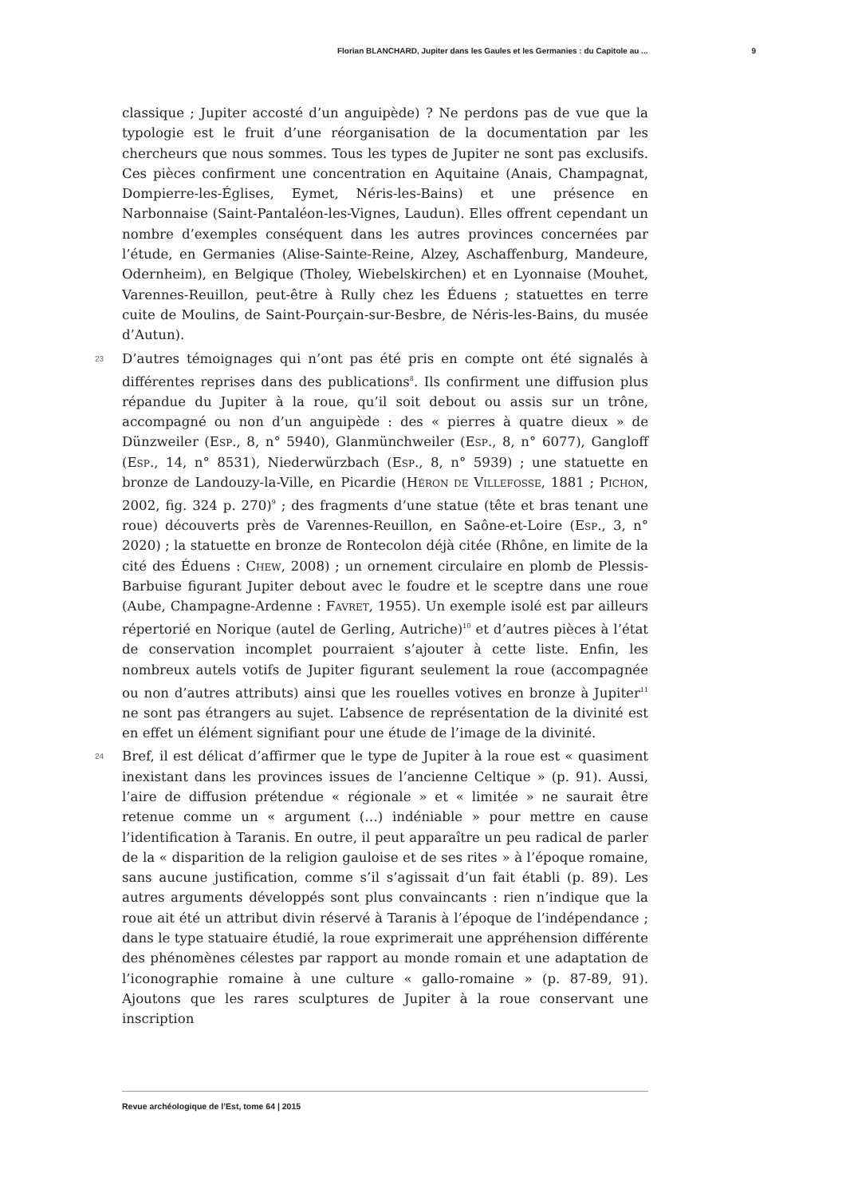Florian BLANCHARD, Jupiter dans les Gaules et les Germanies : du Capitole au ... 9
classique ; Jupiter accosté d’un anguipède) ? Ne perdons pas de vue que la typologie est le fruit d’une réorganisation de la documentation par les chercheurs que nous sommes. Tous les types de Jupiter ne sont pas exclusifs. Ces pièces confirment une concentration en Aquitaine (Anais, Champagnat, Dompierre-les-Églises, Eymet, Néris-les-Bains) et une présence en Narbonnaise (Saint-Pantaléon-les-Vignes, Laudun). Elles offrent cependant un nombre d’exemples conséquent dans les autres provinces concernées par l’étude, en Germanies (Alise-Sainte-Reine, Alzey, Aschaffenburg, Mandeure, Odernheim), en Belgique (Tholey, Wiebelskirchen) et en Lyonnaise (Mouhet, Varennes-Reuillon, peut-être à Rully chez les Éduens ; statuettes en terre cuite de Moulins, de Saint-Pourçain-sur-Besbre, de Néris-les-Bains, du musée d’Autun).
23 D’autres témoignages qui n’ont pas été pris en compte ont été signalés à différentes reprises dans des publications<sup>8</sup>. Ils confirment une diffusion plus répandue du Jupiter à la roue, qu’il soit debout ou assis sur un trône, accompagné ou non d’un anguipède : des « pierres à quatre dieux » de Dünzweiler (Esp., 8, n° 5940), Glanmünchweiler (Esp., 8, n° 6077), Gangloff (Esp., 14, n° 8531), Niederwürzbach (Esp., 8, n° 5939) ; une statuette en bronze de Landouzy-la-Ville, en Picardie (Héron de Villefosse, 1881 ; Pichon, 2002, fig. 324 p. 270)<sup>9</sup> ; des fragments d’une statue (tête et bras tenant une roue) découverts près de Varennes-Reuillon, en Saône-et-Loire (Esp., 3, n° 2020) ; la statuette en bronze de Rontecolon déjà citée (Rhône, en limite de la cité des Éduens : Chew, 2008) ; un ornement circulaire en plomb de Plessis-Barbuise figurant Jupiter debout avec le foudre et le sceptre dans une roue (Aube, Champagne-Ardenne : Favret, 1955). Un exemple isolé est par ailleurs répertorié en Norique (autel de Gerling, Autriche)<sup>10</sup> et d’autres pièces à l’état de conservation incomplet pourraient s’ajouter à cette liste. Enfin, les nombreux autels votifs de Jupiter figurant seulement la roue (accompagnée ou non d’autres attributs) ainsi que les rouelles votives en bronze à Jupiter<sup>11</sup> ne sont pas étrangers au sujet. L’absence de représentation de la divinité est en effet un élément signifiant pour une étude de l’image de la divinité.
24 Bref, il est délicat d’affirmer que le type de Jupiter à la roue est « quasiment inexistant dans les provinces issues de l’ancienne Celtique » (p. 91). Aussi, l’aire de diffusion prétendue « régionale » et « limitée » ne saurait être retenue comme un « argument (…) indéniable » pour mettre en cause l’identification à Taranis. En outre, il peut apparaître un peu radical de parler de la « disparition de la religion gauloise et de ses rites » à l’époque romaine, sans aucune justification, comme s’il s’agissait d’un fait établi (p. 89). Les autres arguments développés sont plus convaincants : rien n’indique que la roue ait été un attribut divin réservé à Taranis à l’époque de l’indépendance ; dans le type statuaire étudié, la roue exprimerait une appréhension différente des phénomènes célestes par rapport au monde romain et une adaptation de l’iconographie romaine à une culture « gallo-romaine » (p. 87-89, 91). Ajoutons que les rares sculptures de Jupiter à la roue conservant une inscription
Revue archéologique de l’Est, tome 64 | 2015